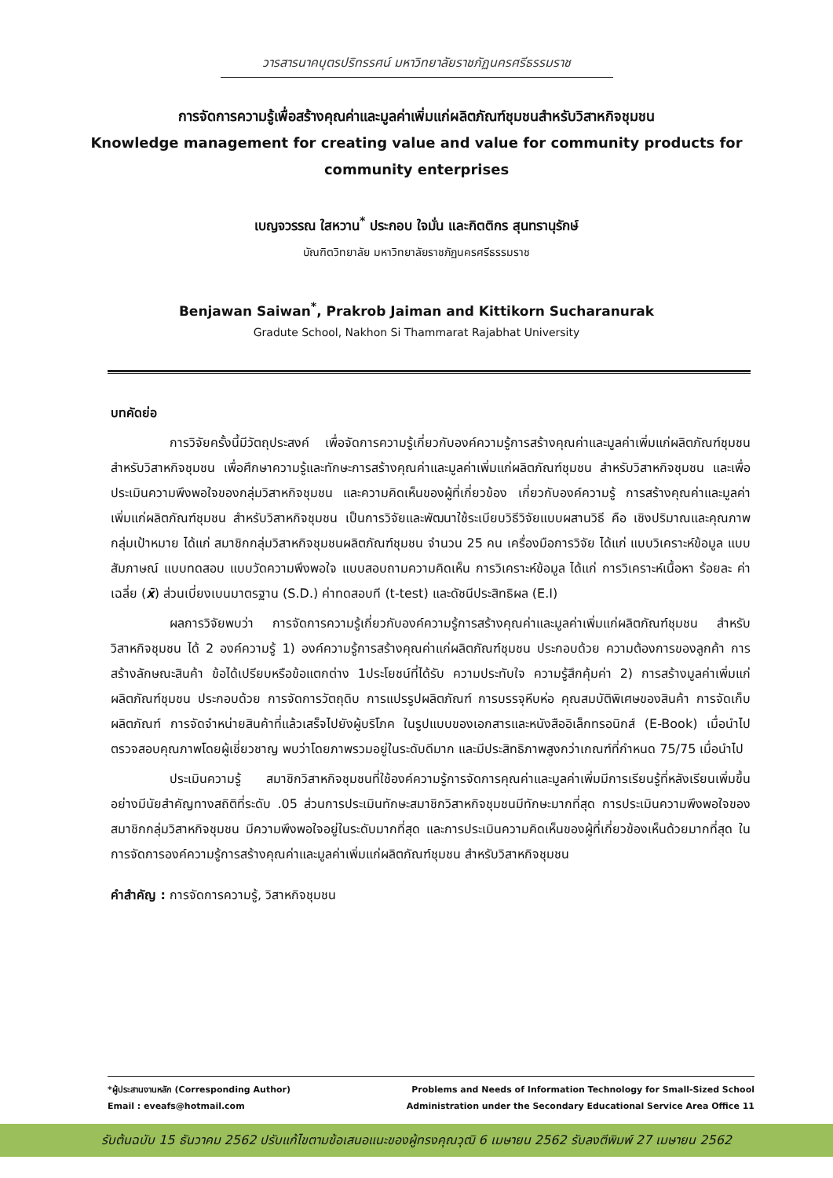วารสารนาคบุตรปริทรรศน์ มหาวิทยาลัยราชภัฏนครศรีธรรมราช
การจัดการความรู้เพื่อสร้างคุณค่าและมูลค่าเพิ่มแก่ผลิตภัณฑ์ชุมชนสำหรับวิสาหกิจชุมชน
Knowledge management for creating value and value for community products for community enterprises
เบญจวรรณ ใสหวาน<sup>*</sup> ประกอบ ใจมั่น และกิตติกร สุนทรานุรักษ์
บัณฑิตวิทยาลัย มหาวิทยาลัยราชภัฏนครศรีธรรมราช
Benjawan Saiwan<sup>*</sup>, Prakrob Jaiman and Kittikorn Sucharanurak
Gradute School, Nakhon Si Thammarat Rajabhat University
บทคัดย่อ
การวิจัยครั้งนี้มีวัตถุประสงค์ เพื่อจัดการความรู้เกี่ยวกับองค์ความรู้การสร้างคุณค่าและมูลค่าเพิ่มแก่ผลิตภัณฑ์ชุมชน สำหรับวิสาหกิจชุมชน เพื่อศึกษาความรู้และทักษะการสร้างคุณค่าและมูลค่าเพิ่มแก่ผลิตภัณฑ์ชุมชน สำหรับวิสาหกิจชุมชน และเพื่อประเมินความพึงพอใจของกลุ่มวิสาหกิจชุมชน และความคิดเห็นของผู้ที่เกี่ยวข้อง เกี่ยวกับองค์ความรู้ การสร้างคุณค่าและมูลค่าเพิ่มแก่ผลิตภัณฑ์ชุมชน สำหรับวิสาหกิจชุมชน เป็นการวิจัยและพัฒนาใช้ระเบียบวิธีวิจัยแบบผสานวิธี คือ เชิงปริมาณและคุณภาพ กลุ่มเป้าหมาย ได้แก่ สมาชิกกลุ่มวิสาหกิจชุมชนผลิตภัณฑ์ชุมชน จำนวน 25 คน เครื่องมือการวิจัย ได้แก่ แบบวิเคราะห์ข้อมูล แบบสัมภาษณ์ แบบทดสอบ แบบวัดความพึงพอใจ แบบสอบถามความคิดเห็น การวิเคราะห์ข้อมูล ได้แก่ การวิเคราะห์เนื้อหา ร้อยละ ค่าเฉลี่ย (x̄) ส่วนเบี่ยงเบนมาตรฐาน (S.D.) ค่าทดสอบที (t-test) และดัชนีประสิทธิผล (E.I)
ผลการวิจัยพบว่า การจัดการความรู้เกี่ยวกับองค์ความรู้การสร้างคุณค่าและมูลค่าเพิ่มแก่ผลิตภัณฑ์ชุมชน สำหรับวิสาหกิจชุมชน ได้ 2 องค์ความรู้ 1) องค์ความรู้การสร้างคุณค่าแก่ผลิตภัณฑ์ชุมชน ประกอบด้วย ความต้องการของลูกค้า การสร้างลักษณะสินค้า ข้อได้เปรียบหรือข้อแตกต่าง 1ประโยชน์ที่ได้รับ ความประทับใจ ความรู้สึกคุ้มค่า 2) การสร้างมูลค่าเพิ่มแก่ผลิตภัณฑ์ชุมชน ประกอบด้วย การจัดการวัตถุดิบ การแปรรูปผลิตภัณฑ์ การบรรจุหีบห่อ คุณสมบัติพิเศษของสินค้า การจัดเก็บผลิตภัณฑ์ การจัดจำหน่ายสินค้าที่แล้วเสร็จไปยังผู้บริโภค ในรูปแบบของเอกสารและหนังสืออิเล็กทรอนิกส์ (E-Book) เมื่อนำไปตรวจสอบคุณภาพโดยผู้เชี่ยวชาญ พบว่าโดยภาพรวมอยู่ในระดับดีมาก และมีประสิทธิภาพสูงกว่าเกณฑ์ที่กำหนด 75/75 เมื่อนำไป
ประเมินความรู้ สมาชิกวิสาหกิจชุมชนที่ใช้องค์ความรู้การจัดการคุณค่าและมูลค่าเพิ่มมีการเรียนรู้ที่หลังเรียนเพิ่มขึ้นอย่างมีนัยสำคัญทางสถิติที่ระดับ .05 ส่วนการประเมินทักษะสมาชิกวิสาหกิจชุมชนมีทักษะมากที่สุด การประเมินความพึงพอใจของสมาชิกกลุ่มวิสาหกิจชุมชน มีความพึงพอใจอยู่ในระดับมากที่สุด และการประเมินความคิดเห็นของผู้ที่เกี่ยวข้องเห็นด้วยมากที่สุด ในการจัดการองค์ความรู้การสร้างคุณค่าและมูลค่าเพิ่มแก่ผลิตภัณฑ์ชุมชน สำหรับวิสาหกิจชุมชน
คำสำคัญ : การจัดการความรู้, วิสาหกิจชุมชน
*ผู้ประสานงานหลัก (Corresponding Author)
Email : eveafs@hotmail.com
Problems and Needs of Information Technology for Small-Sized School
Administration under the Secondary Educational Service Area Office 11
รับต้นฉบับ 15 ธันวาคม 2562 ปรับแก้ไขตามข้อเสนอแนะของผู้ทรงคุณวุฒิ 6 เมษายน 2562 รับลงตีพิมพ์ 27 เมษายน 2562